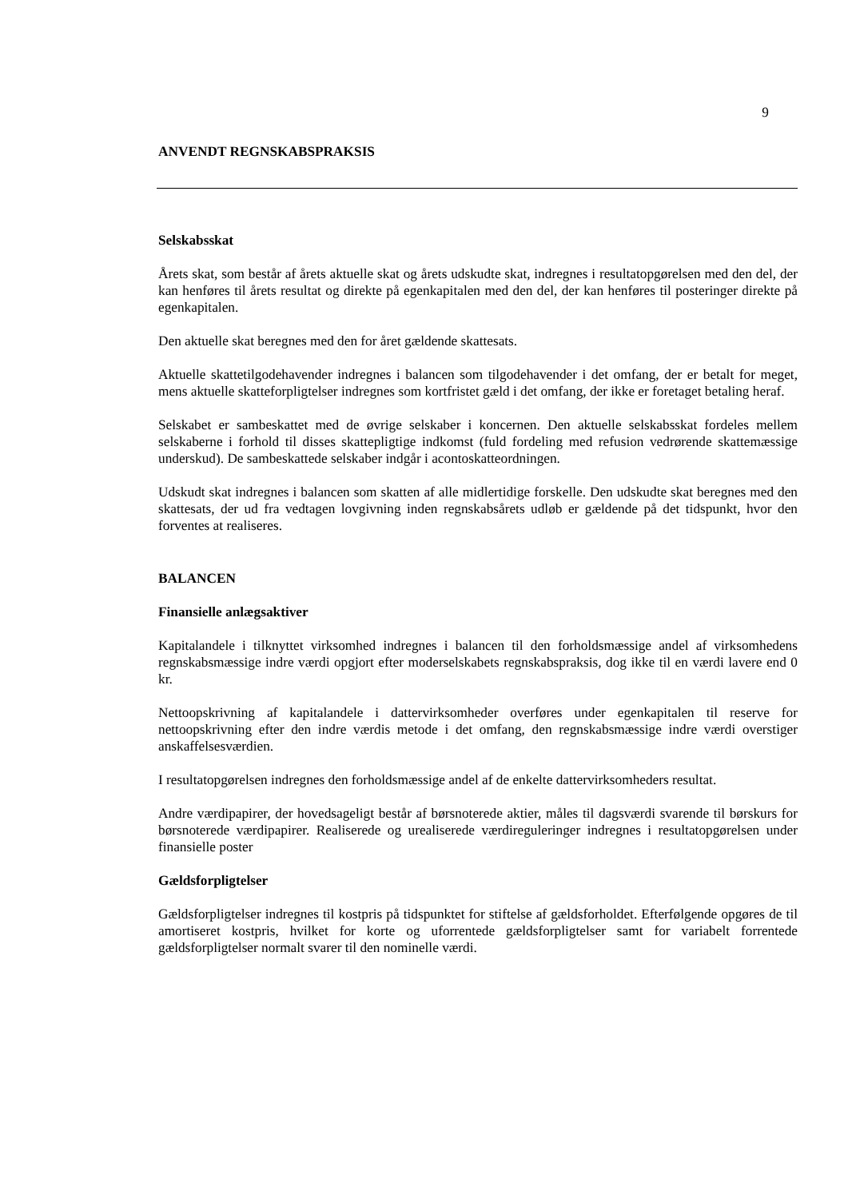9
ANVENDT REGNSKABSPRAKSIS
Selskabsskat
Årets skat, som består af årets aktuelle skat og årets udskudte skat, indregnes i resultatopgørelsen med den del, der kan henføres til årets resultat og direkte på egenkapitalen med den del, der kan henføres til posteringer direkte på egenkapitalen.
Den aktuelle skat beregnes med den for året gældende skattesats.
Aktuelle skattetilgodehavender indregnes i balancen som tilgodehavender i det omfang, der er betalt for meget, mens aktuelle skatteforpligtelser indregnes som kortfristet gæld i det omfang, der ikke er foretaget betaling heraf.
Selskabet er sambeskattet med de øvrige selskaber i koncernen. Den aktuelle selskabsskat fordeles mellem selskaberne i forhold til disses skattepligtige indkomst (fuld fordeling med refusion vedrørende skattemæssige underskud). De sambeskattede selskaber indgår i acontoskatteordningen.
Udskudt skat indregnes i balancen som skatten af alle midlertidige forskelle. Den udskudte skat beregnes med den skattesats, der ud fra vedtagen lovgivning inden regnskabsårets udløb er gældende på det tidspunkt, hvor den forventes at realiseres.
BALANCEN
Finansielle anlægsaktiver
Kapitalandele i tilknyttet virksomhed indregnes i balancen til den forholdsmæssige andel af virksomhedens regnskabsmæssige indre værdi opgjort efter moderselskabets regnskabspraksis, dog ikke til en værdi lavere end 0 kr.
Nettoopskrivning af kapitalandele i dattervirksomheder overføres under egenkapitalen til reserve for nettoopskrivning efter den indre værdis metode i det omfang, den regnskabsmæssige indre værdi overstiger anskaffelsesværdien.
I resultatopgørelsen indregnes den forholdsmæssige andel af de enkelte dattervirksomheders resultat.
Andre værdipapirer, der hovedsageligt består af børsnoterede aktier, måles til dagsværdi svarende til børskurs for børsnoterede værdipapirer. Realiserede og urealiserede værdireguleringer indregnes i resultatopgørelsen under finansielle poster
Gældsforpligtelser
Gældsforpligtelser indregnes til kostpris på tidspunktet for stiftelse af gældsforholdet. Efterfølgende opgøres de til amortiseret kostpris, hvilket for korte og uforrentede gældsforpligtelser samt for variabelt forrentede gældsforpligtelser normalt svarer til den nominelle værdi.